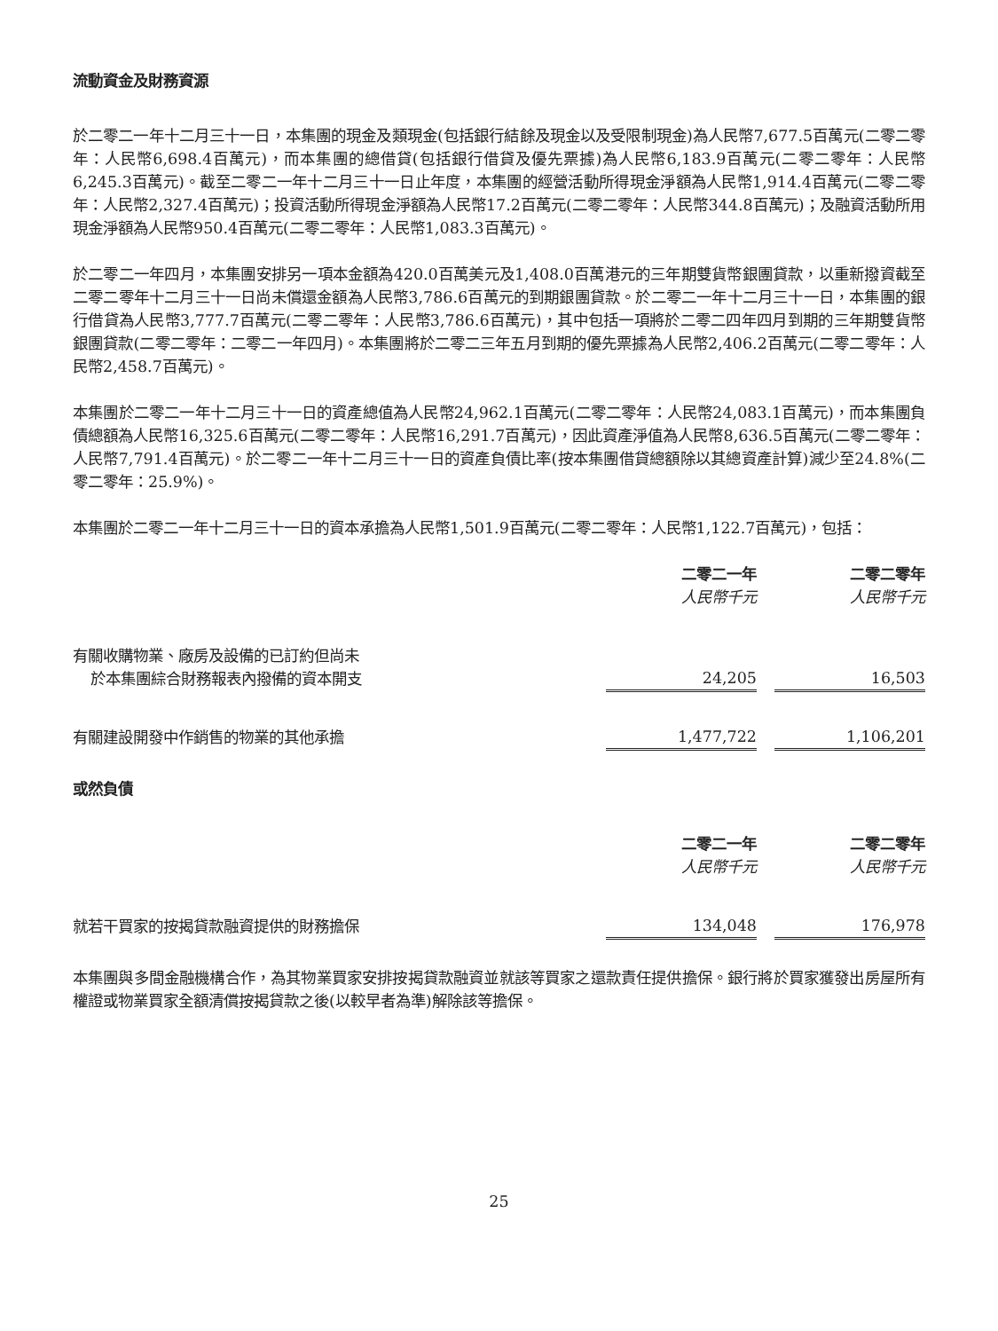流動資金及財務資源
於二零二一年十二月三十一日，本集團的現金及類現金(包括銀行結餘及現金以及受限制現金)為人民幣7,677.5百萬元(二零二零年：人民幣6,698.4百萬元)，而本集團的總借貸(包括銀行借貸及優先票據)為人民幣6,183.9百萬元(二零二零年：人民幣6,245.3百萬元)。截至二零二一年十二月三十一日止年度，本集團的經營活動所得現金淨額為人民幣1,914.4百萬元(二零二零年：人民幣2,327.4百萬元)；投資活動所得現金淨額為人民幣17.2百萬元(二零二零年：人民幣344.8百萬元)；及融資活動所用現金淨額為人民幣950.4百萬元(二零二零年：人民幣1,083.3百萬元)。
於二零二一年四月，本集團安排另一項本金額為420.0百萬美元及1,408.0百萬港元的三年期雙貨幣銀團貸款，以重新撥資截至二零二零年十二月三十一日尚未償還金額為人民幣3,786.6百萬元的到期銀團貸款。於二零二一年十二月三十一日，本集團的銀行借貸為人民幣3,777.7百萬元(二零二零年：人民幣3,786.6百萬元)，其中包括一項將於二零二四年四月到期的三年期雙貨幣銀團貸款(二零二零年：二零二一年四月)。本集團將於二零二三年五月到期的優先票據為人民幣2,406.2百萬元(二零二零年：人民幣2,458.7百萬元)。
本集團於二零二一年十二月三十一日的資產總值為人民幣24,962.1百萬元(二零二零年：人民幣24,083.1百萬元)，而本集團負債總額為人民幣16,325.6百萬元(二零二零年：人民幣16,291.7百萬元)，因此資產淨值為人民幣8,636.5百萬元(二零二零年：人民幣7,791.4百萬元)。於二零二一年十二月三十一日的資產負債比率(按本集團借貸總額除以其總資產計算)減少至24.8%(二零二零年：25.9%)。
本集團於二零二一年十二月三十一日的資本承擔為人民幣1,501.9百萬元(二零二零年：人民幣1,122.7百萬元)，包括：
| | 二零二一年 | | 二零二零年 |
| | 人民幣千元 | | 人民幣千元 |
| 有關收購物業、廠房及設備的已訂約但尚未 於本集團綜合財務報表內撥備的資本開支 | 24,205 | | 16,503 |
| 有關建設開發中作銷售的物業的其他承擔 | 1,477,722 | | 1,106,201 |
或然負債
| | 二零二一年 | | 二零二零年 |
| | 人民幣千元 | | 人民幣千元 |
| 就若干買家的按揭貸款融資提供的財務擔保 | 134,048 | | 176,978 |
本集團與多間金融機構合作，為其物業買家安排按揭貸款融資並就該等買家之還款責任提供擔保。銀行將於買家獲發出房屋所有權證或物業買家全額清償按揭貸款之後(以較早者為準)解除該等擔保。
25